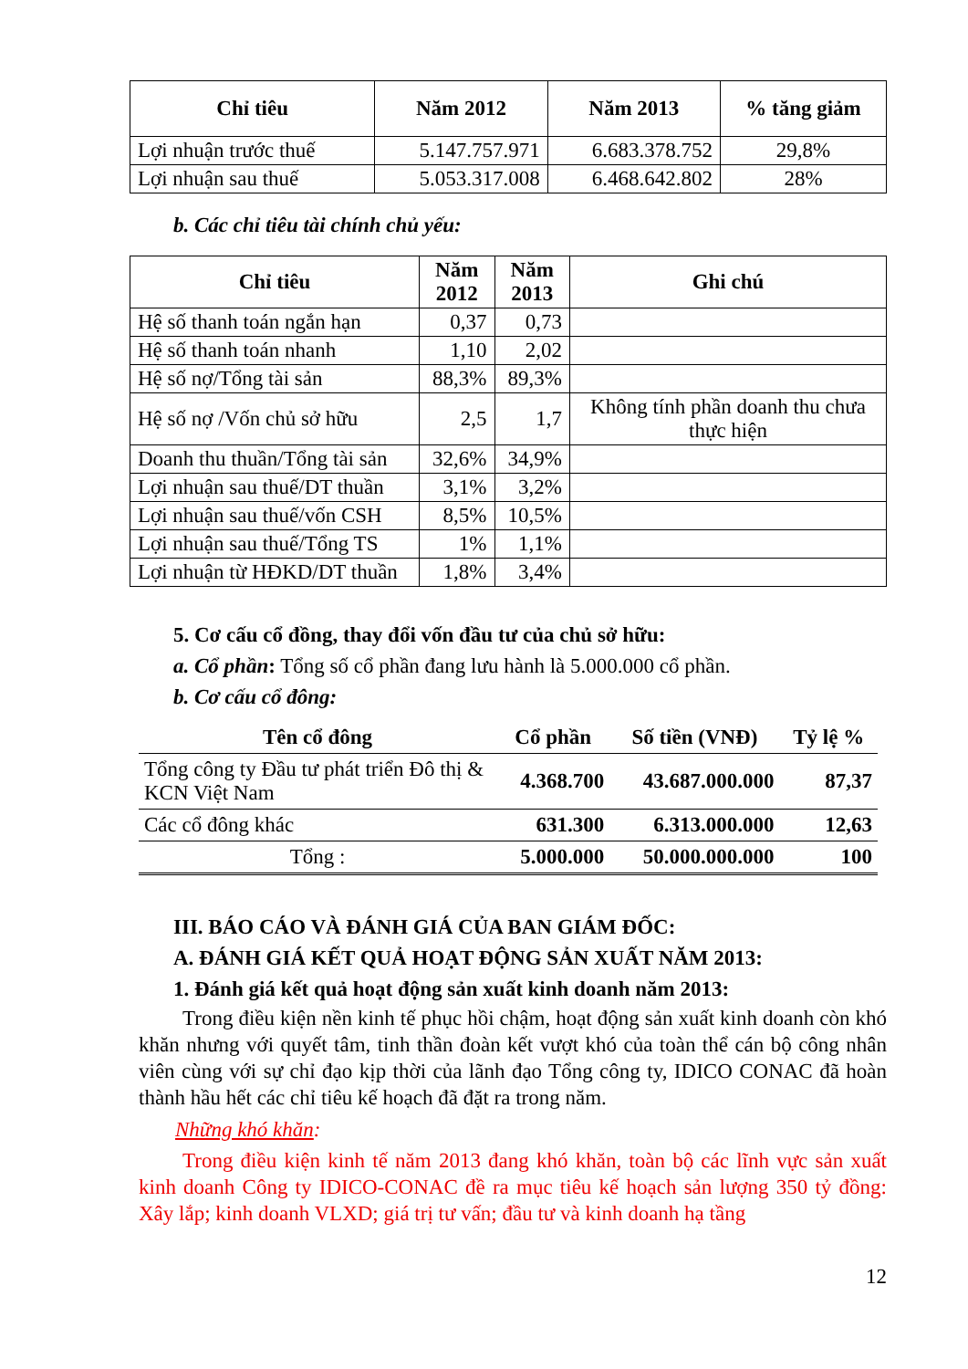| Chỉ tiêu | Năm 2012 | Năm 2013 | % tăng giảm |
| --- | --- | --- | --- |
| Lợi nhuận trước thuế | 5.147.757.971 | 6.683.378.752 | 29,8% |
| Lợi nhuận sau thuế | 5.053.317.008 | 6.468.642.802 | 28% |
b. Các chỉ tiêu tài chính chủ yếu:
| Chỉ tiêu | Năm 2012 | Năm 2013 | Ghi chú |
| --- | --- | --- | --- |
| Hệ số thanh toán ngắn hạn | 0,37 | 0,73 | |
| Hệ số thanh toán nhanh | 1,10 | 2,02 | |
| Hệ số nợ/Tổng tài sản | 88,3% | 89,3% | |
| Hệ số nợ /Vốn chủ sở hữu | 2,5 | 1,7 | Không tính phần doanh thu chưa thực hiện |
| Doanh thu thuần/Tổng tài sản | 32,6% | 34,9% | |
| Lợi nhuận sau thuế/DT thuần | 3,1% | 3,2% | |
| Lợi nhuận sau thuế/vốn CSH | 8,5% | 10,5% | |
| Lợi nhuận sau thuế/Tổng TS | 1% | 1,1% | |
| Lợi nhuận từ HĐKD/DT thuần | 1,8% | 3,4% | |
5. Cơ cấu cổ đồng, thay đổi vốn đầu tư của chủ sở hữu:
a. Cổ phần: Tổng số cổ phần đang lưu hành là 5.000.000 cổ phần.
b. Cơ cấu cổ đông:
| Tên cổ đông | Cổ phần | Số tiền (VNĐ) | Tỷ lệ % |
| --- | --- | --- | --- |
| Tổng công ty Đầu tư phát triển Đô thị & KCN Việt Nam | 4.368.700 | 43.687.000.000 | 87,37 |
| Các cổ đông khác | 631.300 | 6.313.000.000 | 12,63 |
| Tổng : | 5.000.000 | 50.000.000.000 | 100 |
III. BÁO CÁO VÀ ĐÁNH GIÁ CỦA BAN GIÁM ĐỐC:
A. ĐÁNH GIÁ KẾT QUẢ HOẠT ĐỘNG SẢN XUẤT NĂM 2013:
1. Đánh giá kết quả hoạt động sản xuất kinh doanh năm 2013:
Trong điều kiện nền kinh tế phục hồi chậm, hoạt động sản xuất kinh doanh còn khó khăn nhưng với quyết tâm, tinh thần đoàn kết vượt khó của toàn thể cán bộ công nhân viên cùng với sự chỉ đạo kịp thời của lãnh đạo Tổng công ty, IDICO CONAC đã hoàn thành hầu hết các chỉ tiêu kế hoạch đã đặt ra trong năm.
Những khó khăn:
Trong điều kiện kinh tế năm 2013 đang khó khăn, toàn bộ các lĩnh vực sản xuất kinh doanh Công ty IDICO-CONAC đề ra mục tiêu kế hoạch sản lượng 350 tỷ đồng: Xây lắp; kinh doanh VLXD; giá trị tư vấn; đầu tư và kinh doanh hạ tầng
12